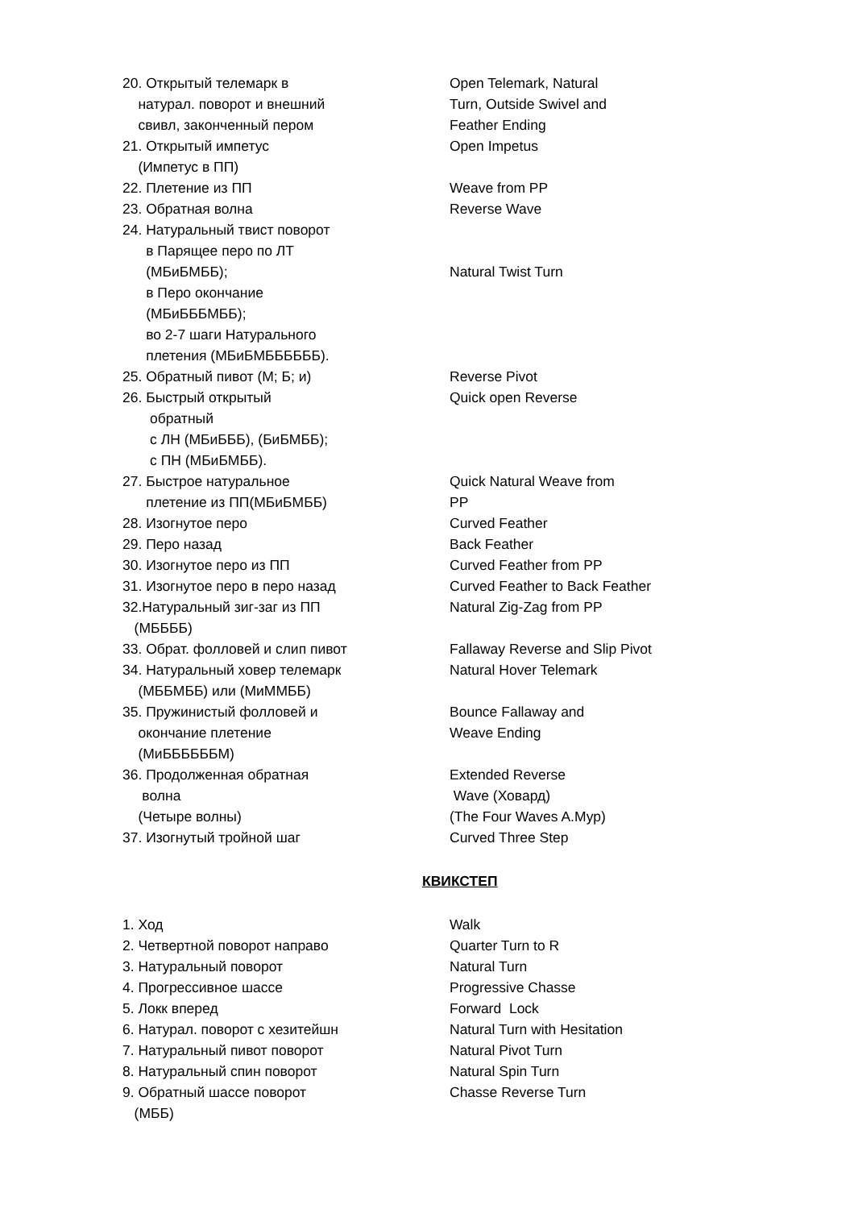| 20. Открытый телемарк в натурал. поворот и внешний свивл, законченный пером | Open Telemark, Natural Turn, Outside Swivel and Feather Ending |
| 21. Открытый импетус (Импетус в ПП) | Open Impetus |
| 22. Плетение из ПП | Weave from PP |
| 23. Обратная волна | Reverse Wave |
| 24. Натуральный твист поворот в Парящее перо по ЛТ (МБиБМББ); в Перо окончание (МБиБББМББ); во 2-7 шаги Натурального плетения (МБиБМББББББ). | Natural Twist Turn |
| 25. Обратный пивот (М; Б; и) | Reverse Pivot |
| 26. Быстрый открытый обратный с ЛН (МБиБББ), (БиБМББ); с ПН (МБиБМББ). | Quick open Reverse |
| 27. Быстрое натуральное плетение из ПП(МБиБМББ) | Quick Natural Weave from PP |
| 28. Изогнутое перо | Curved Feather |
| 29. Перо назад | Back Feather |
| 30. Изогнутое перо из ПП | Curved Feather from PP |
| 31. Изогнутое перо в перо назад | Curved Feather to Back Feather |
| 32.Натуральный зиг-заг из ПП (МББББ) | Natural Zig-Zag from PP |
| 33. Обрат. фолловей и слип пивот | Fallaway Reverse and Slip Pivot |
| 34. Натуральный ховер телемарк (МББМББ) или (МиММББ) | Natural Hover Telemark |
| 35. Пружинистый фолловей и окончание плетение (МиББББББМ) | Bounce Fallaway and Weave Ending |
| 36. Продолженная обратная волна (Четыре волны) | Extended Reverse Wave (Ховард) (The Four Waves A.Мур) |
| 37. Изогнутый тройной шаг | Curved Three Step |
КВИКСТЕП
| 1. Ход | Walk |
| 2. Четвертной поворот направо | Quarter Turn to R |
| 3. Натуральный поворот | Natural Turn |
| 4. Прогрессивное шассе | Progressive Chasse |
| 5. Локк вперед | Forward Lock |
| 6. Натурал. поворот с хезитейшн | Natural Turn with Hesitation |
| 7. Натуральный пивот поворот | Natural Pivot Turn |
| 8. Натуральный спин поворот | Natural Spin Turn |
| 9. Обратный шассе поворот (МББ) | Chasse Reverse Turn |